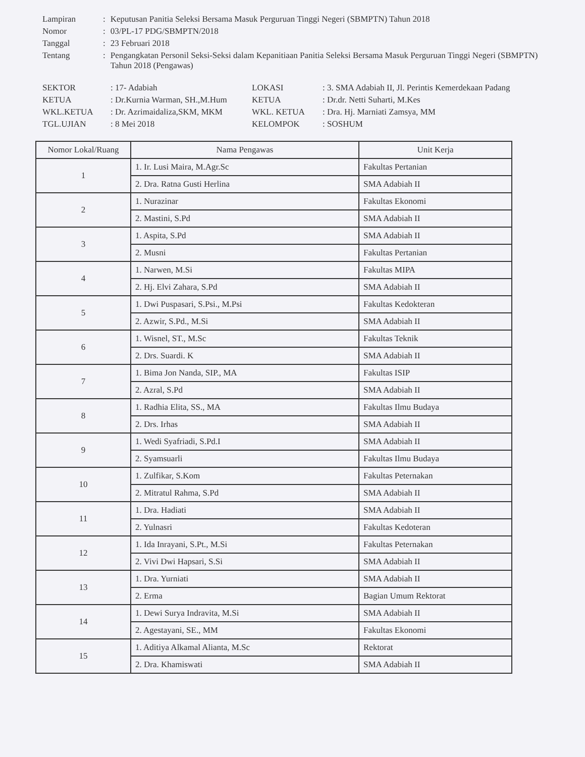| Lampiran | : | Keputusan Panitia Seleksi Bersama Masuk Perguruan Tinggi Negeri (SBMPTN) Tahun 2018 |
| Nomor | : | 03/PL-17 PDG/SBMPTN/2018 |
| Tanggal | : | 23 Februari 2018 |
| Tentang | : | Pengangkatan Personil Seksi-Seksi dalam Kepanitiaan Panitia Seleksi Bersama Masuk Perguruan Tinggi Negeri (SBMPTN) Tahun 2018 (Pengawas) |
| SEKTOR | : 17- Adabiah | LOKASI | : 3. SMA Adabiah II, Jl. Perintis Kemerdekaan Padang |
| KETUA | : Dr.Kurnia Warman, SH.,M.Hum | KETUA | : Dr.dr. Netti Suharti, M.Kes |
| WKL.KETUA | : Dr. Azrimaidaliza,SKM, MKM | WKL. KETUA | : Dra. Hj. Marniati Zamsya, MM |
| TGL.UJIAN | : 8 Mei 2018 | KELOMPOK | : SOSHUM |
| Nomor Lokal/Ruang | Nama Pengawas | Unit Kerja |
| --- | --- | --- |
| 1 | 1. Ir. Lusi Maira, M.Agr.Sc | Fakultas Pertanian |
| | 2. Dra. Ratna Gusti Herlina | SMA Adabiah II |
| 2 | 1. Nurazinar | Fakultas Ekonomi |
| | 2. Mastini, S.Pd | SMA Adabiah II |
| 3 | 1. Aspita, S.Pd | SMA Adabiah II |
| | 2. Musni | Fakultas Pertanian |
| 4 | 1. Narwen, M.Si | Fakultas MIPA |
| | 2. Hj. Elvi Zahara, S.Pd | SMA Adabiah II |
| 5 | 1. Dwi Puspasari, S.Psi., M.Psi | Fakultas Kedokteran |
| | 2. Azwir, S.Pd., M.Si | SMA Adabiah II |
| 6 | 1. Wisnel, ST., M.Sc | Fakultas Teknik |
| | 2. Drs. Suardi. K | SMA Adabiah II |
| 7 | 1. Bima Jon Nanda, SIP., MA | Fakultas ISIP |
| | 2. Azral, S.Pd | SMA Adabiah II |
| 8 | 1. Radhia Elita, SS., MA | Fakultas Ilmu Budaya |
| | 2. Drs. Irhas | SMA Adabiah II |
| 9 | 1. Wedi Syafriadi, S.Pd.I | SMA Adabiah II |
| | 2. Syamsuarli | Fakultas Ilmu Budaya |
| 10 | 1. Zulfikar, S.Kom | Fakultas Peternakan |
| | 2. Mitratul Rahma, S.Pd | SMA Adabiah II |
| 11 | 1. Dra. Hadiati | SMA Adabiah II |
| | 2. Yulnasri | Fakultas Kedoteran |
| 12 | 1. Ida Inrayani, S.Pt., M.Si | Fakultas Peternakan |
| | 2. Vivi Dwi Hapsari, S.Si | SMA Adabiah II |
| 13 | 1. Dra. Yurniati | SMA Adabiah II |
| | 2. Erma | Bagian Umum Rektorat |
| 14 | 1. Dewi Surya Indravita, M.Si | SMA Adabiah II |
| | 2. Agestayani, SE., MM | Fakultas Ekonomi |
| 15 | 1. Aditiya Alkamal Alianta, M.Sc | Rektorat |
| | 2. Dra. Khamiswati | SMA Adabiah II |